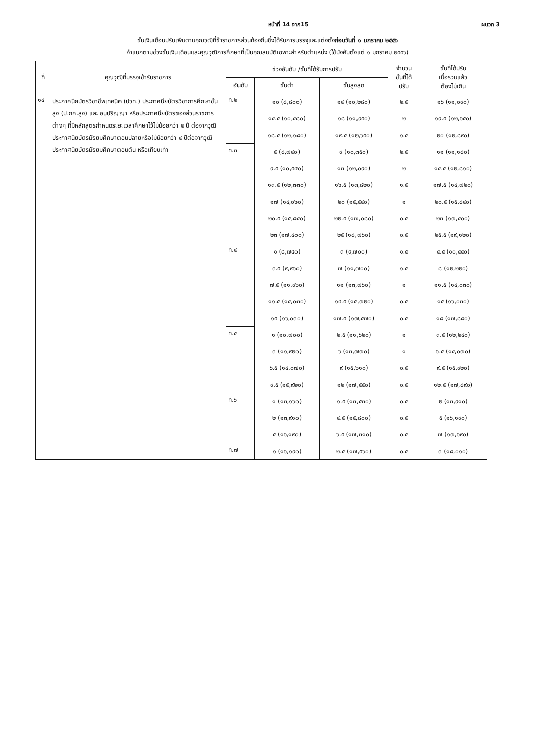หน้าที่ 14 จาก15 ผนวก 3
ขั้นเงินเดือนปรับเพิ่มตามคุณวุฒิที่ข้าราชการส่วนท้องถิ่นซึ่งได้รับการบรรจุและแต่งตั้งก่อนวันที่ ๑ มกราคม ๒๕๕๖
จำแนกตามช่วงขั้นเงินเดือนและคุณวุฒิการศึกษาที่เป็นคุณสมบัติเฉพาะสำหรับตำแหน่ง (ใช้บังคับตั้งแต่ ๑ มกราคม ๒๕๕๖)
| ที่ | คุณวุฒิที่บรรจุเข้ารับราชการ | ช่วงอันดับ /ขั้นที่ได้รับการปรับ | | | จำนวน ขั้นที่ได้ ปรับ | ขั้นที่ได้ปรับ เมื่อรวมแล้ว ต้องไม่เกิน |
| --- | --- | --- | --- | --- | --- | --- |
| | | อันดับ | ขั้นต่ำ | ขั้นสูงสุด | | |
| ๑๔ | ประกาศนียบัตรวิชาชีพเทคนิค (ปวท.) ประกาศนียบัตรวิชาการศึกษาชั้นสูง (ป.กศ.สูง) และ อนุปริญญา หรือประกาศนียบัตรของส่วนราชการต่างๆ ที่มีหลักสูตรกำหนดระยะเวลาศึกษาไว้ไม่น้อยกว่า ๒ ปี ต่อจากวุฒิประกาศนียบัตรมัธยมศึกษาตอนปลายหรือไม่น้อยกว่า ๔ ปีต่อจากวุฒิประกาศนียบัตรมัธยมศึกษาตอนต้น หรือเทียบเท่า | ท.๒ | ๑๐ (๘,๘๐๐) | ๑๔ (๑๐,๒๘๐) | ๒.๕ | ๑๖ (๑๑,๐๙๐) |
| | | | ๑๔.๕ (๑๐,๔๘๐) | ๑๘ (๑๑,๙๕๐) | ๒ | ๑๙.๕ (๑๒,๖๕๐) |
| | | | ๑๘.๕ (๑๒,๑๘๐) | ๑๙.๕ (๑๒,๖๕๐) | ๑.๕ | ๒๐ (๑๒,๘๙๐) |
| | | ท.๓ | ๕ (๘,๗๔๐) | ๙ (๑๐,๓๕๐) | ๒.๕ | ๑๑ (๑๑,๑๘๐) |
| | | | ๙.๕ (๑๐,๕๔๐) | ๑๓ (๑๒,๐๙๐) | ๒ | ๑๔.๕ (๑๒,๘๑๐) |
| | | | ๑๓.๕ (๑๒,๓๓๐) | ๑๖.๕ (๑๓,๘๒๐) | ๑.๕ | ๑๗.๕ (๑๔,๗๒๐) |
| | | | ๑๗ (๑๔,๐๖๐) | ๒๐ (๑๕,๕๔๐) | ๑ | ๒๐.๕ (๑๕,๘๔๐) |
| | | | ๒๐.๕ (๑๕,๘๔๐) | ๒๒.๕ (๑๗,๐๘๐) | ๐.๕ | ๒๓ (๑๗,๔๐๐) |
| | | | ๒๓ (๑๗,๔๐๐) | ๒๕ (๑๘,๗๖๐) | ๐.๕ | ๒๕.๕ (๑๙,๑๒๐) |
| | | ท.๔ | ๑ (๘,๗๔๐) | ๓ (๙,๗๐๐) | ๑.๕ | ๔.๕ (๑๐,๔๔๐) |
| | | | ๓.๕ (๙,๙๖๐) | ๗ (๑๑,๗๐๐) | ๑.๕ | ๘ (๑๒,๒๒๐) |
| | | | ๗.๕ (๑๑,๙๖๐) | ๑๑ (๑๓,๗๖๐) | ๑ | ๑๑.๕ (๑๔,๐๓๐) |
| | | | ๑๑.๕ (๑๔,๐๓๐) | ๑๔.๕ (๑๕,๗๒๐) | ๐.๕ | ๑๕ (๑๖,๐๓๐) |
| | | | ๑๕ (๑๖,๐๓๐) | ๑๗.๕ (๑๗,๕๗๐) | ๐.๕ | ๑๘ (๑๗,๘๘๐) |
| | | ท.๕ | ๑ (๑๐,๗๐๐) | ๒.๕ (๑๑,๖๒๐) | ๑ | ๓.๕ (๑๒,๒๔๐) |
| | | | ๓ (๑๑,๙๒๐) | ๖ (๑๓,๗๗๐) | ๑ | ๖.๕ (๑๔,๐๗๐) |
| | | | ๖.๕ (๑๔,๐๗๐) | ๙ (๑๕,๖๑๐) | ๐.๕ | ๙.๕ (๑๕,๙๒๐) |
| | | | ๙.๕ (๑๕,๙๒๐) | ๑๒ (๑๗,๕๕๐) | ๐.๕ | ๑๒.๕ (๑๗,๘๙๐) |
| | | ท.๖ | ๑ (๑๓,๑๖๐) | ๑.๕ (๑๓,๕๓๐) | ๐.๕ | ๒ (๑๓,๙๑๐) |
| | | | ๒ (๑๓,๙๑๐) | ๔.๕ (๑๕,๘๐๐) | ๐.๕ | ๕ (๑๖,๑๙๐) |
| | | | ๕ (๑๖,๑๙๐) | ๖.๕ (๑๗,๓๑๐) | ๐.๕ | ๗ (๑๗,๖๙๐) |
| | | ท.๗ | ๑ (๑๖,๑๙๐) | ๒.๕ (๑๗,๕๖๐) | ๐.๕ | ๓ (๑๘,๐๑๐) |